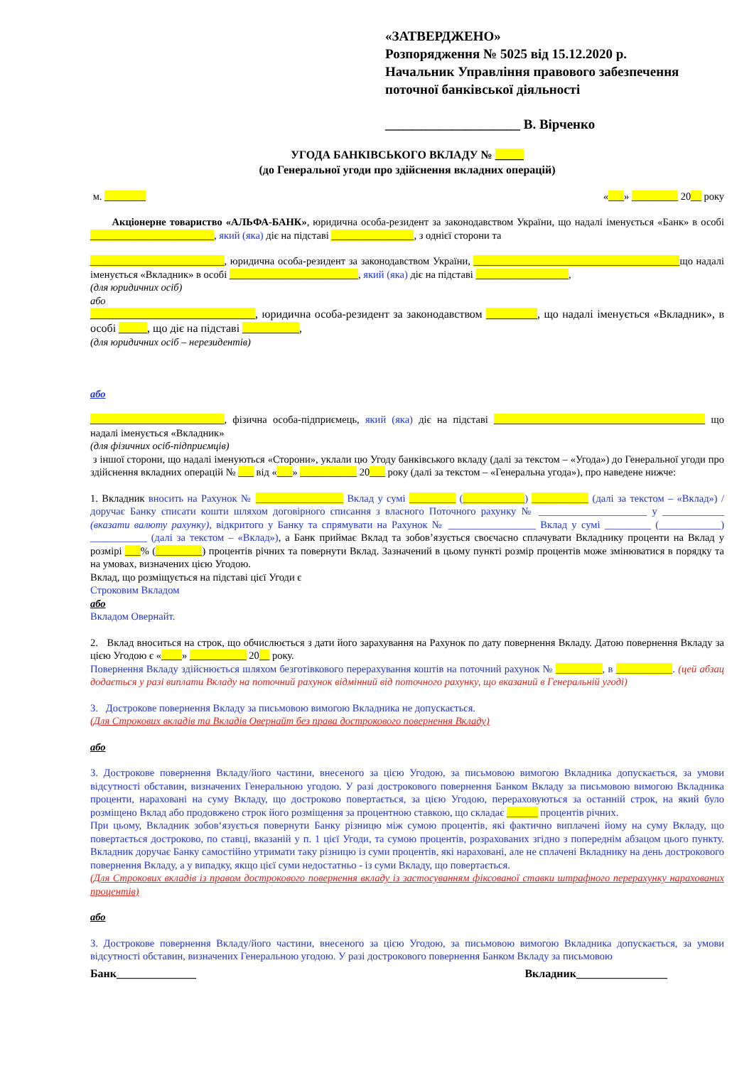«ЗАТВЕРДЖЕНО»
Розпорядження № 5025 від 15.12.2020 р.
Начальник Управління правового забезпечення поточної банківської діяльності
____________________ В. Вірченко
УГОДА БАНКІВСЬКОГО ВКЛАДУ № _____
(до Генеральної угоди про здійснення вкладних операцій)
м. ________ «___» _________ 20__ року
Акціонерне товариство «АЛЬФА-БАНК», юридична особа-резидент за законодавством України, що надалі іменується «Банк» в особі ________________________, який (яка) діє на підставі ________________, з однієї сторони та
__________________________, юридична особа-резидент за законодавством України, ________________________________________що надалі іменується «Вкладник» в особі _________________________, який (яка) діє на підставі __________________,
(для юридичних осіб)
або
_____________________________, юридична особа-резидент за законодавством _________, що надалі іменується «Вкладник», в особі _____, що діє на підставі __________,
(для юридичних осіб – нерезидентів)
або
__________________________, фізична особа-підприємець, який (яка) діє на підставі _________________________________________ що надалі іменується «Вкладник»
(для фізичних осіб-підприємців)
з іншої сторони, що надалі іменуються «Сторони», уклали цю Угоду банківського вкладу (далі за текстом – «Угода») до Генеральної угоди про здійснення вкладних операцій № ___ від «___» ___________ 20___ року (далі за текстом – «Генеральна угода»), про наведене нижче:
1. Вкладник вносить на Рахунок № _________________ Вклад у сумі _________ (____________) ___________ (далі за текстом – «Вклад») / доручає Банку списати кошти шляхом договірного списання з власного Поточного рахунку № _____________________ у ____________ (вказати валюту рахунку), відкритого у Банку та спрямувати на Рахунок № _________________ Вклад у сумі _________ (____________) ___________ (далі за текстом – «Вклад»), а Банк приймає Вклад та зобов’язується своєчасно сплачувати Вкладнику проценти на Вклад у розмірі ___% (_________) процентів річних та повернути Вклад. Зазначений в цьому пункті розмір процентів може змінюватися в порядку та на умовах, визначених цією Угодою.
Вклад, що розміщується на підставі цієї Угоди є
Строковим Вкладом
або
Вкладом Овернайт.
2. Вклад вноситься на строк, що обчислюється з дати його зарахування на Рахунок по дату повернення Вкладу. Датою повернення Вкладу за цією Угодою є «____» ___________ 20__ року.
Повернення Вкладу здійснюється шляхом безготівкового перерахування коштів на поточний рахунок № _________, в ___________. (цей абзац додається у разі виплати Вкладу на поточний рахунок відмінний від поточного рахунку, що вказаний в Генеральній угоді)
3. Дострокове повернення Вкладу за письмовою вимогою Вкладника не допускається.
(Для Строкових вкладів та Вкладів Овернайт без права дострокового повернення Вкладу)
або
3. Дострокове повернення Вкладу/його частини, внесеного за цією Угодою, за письмовою вимогою Вкладника допускається, за умови відсутності обставин, визначених Генеральною угодою. У разі дострокового повернення Банком Вкладу за письмовою вимогою Вкладника проценти, нараховані на суму Вкладу, що достроково повертається, за цією Угодою, перераховуються за останній строк, на який було розміщено Вклад або продовжено строк його розміщення за процентною ставкою, що складає ______ процентів річних.
При цьому, Вкладник зобов‘язується повернути Банку різницю між сумою процентів, які фактично виплачені йому на суму Вкладу, що повертається достроково, по ставці, вказаній у п. 1 цієї Угоди, та сумою процентів, розрахованих згідно з попереднім абзацом цього пункту. Вкладник доручає Банку самостійно утримати таку різницю із суми процентів, які нараховані, але не сплачені Вкладнику на день дострокового повернення Вкладу, а у випадку, якщо цієї суми недостатньо - із суми Вкладу, що повертається.
(Для Строкових вкладів із правом дострокового повернення вкладу із застосуванням фіксованої ставки штрафного перерахунку нарахованих процентів)
або
3. Дострокове повернення Вкладу/його частини, внесеного за цією Угодою, за письмовою вимогою Вкладника допускається, за умови відсутності обставин, визначених Генеральною угодою. У разі дострокового повернення Банком Вкладу за письмовою
Банк______________ Вкладник________________